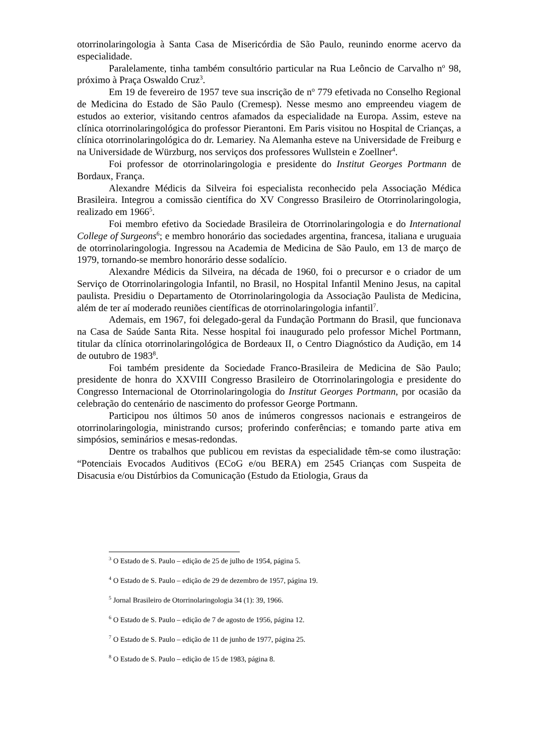otorrinolaringologia à Santa Casa de Misericórdia de São Paulo, reunindo enorme acervo da especialidade.
Paralelamente, tinha também consultório particular na Rua Leôncio de Carvalho n<sup>o</sup> 98, próximo à Praça Oswaldo Cruz<sup>3</sup>.
Em 19 de fevereiro de 1957 teve sua inscrição de n<sup>o</sup> 779 efetivada no Conselho Regional de Medicina do Estado de São Paulo (Cremesp). Nesse mesmo ano empreendeu viagem de estudos ao exterior, visitando centros afamados da especialidade na Europa. Assim, esteve na clínica otorrinolaringológica do professor Pierantoni. Em Paris visitou no Hospital de Crianças, a clínica otorrinolaringológica do dr. Lemariey. Na Alemanha esteve na Universidade de Freiburg e na Universidade de Würzburg, nos serviços dos professores Wullstein e Zoellner<sup>4</sup>.
Foi professor de otorrinolaringologia e presidente do Institut Georges Portmann de Bordaux, França.
Alexandre Médicis da Silveira foi especialista reconhecido pela Associação Médica Brasileira. Integrou a comissão científica do XV Congresso Brasileiro de Otorrinolaringologia, realizado em 1966<sup>5</sup>.
Foi membro efetivo da Sociedade Brasileira de Otorrinolaringologia e do International College of Surgeons<sup>6</sup>; e membro honorário das sociedades argentina, francesa, italiana e uruguaia de otorrinolaringologia. Ingressou na Academia de Medicina de São Paulo, em 13 de março de 1979, tornando-se membro honorário desse sodalício.
Alexandre Médicis da Silveira, na década de 1960, foi o precursor e o criador de um Serviço de Otorrinolaringologia Infantil, no Brasil, no Hospital Infantil Menino Jesus, na capital paulista. Presidiu o Departamento de Otorrinolaringologia da Associação Paulista de Medicina, além de ter aí moderado reuniões científicas de otorrinolaringologia infantil<sup>7</sup>.
Ademais, em 1967, foi delegado-geral da Fundação Portmann do Brasil, que funcionava na Casa de Saúde Santa Rita. Nesse hospital foi inaugurado pelo professor Michel Portmann, titular da clínica otorrinolaringológica de Bordeaux II, o Centro Diagnóstico da Audição, em 14 de outubro de 1983<sup>8</sup>.
Foi também presidente da Sociedade Franco-Brasileira de Medicina de São Paulo; presidente de honra do XXVIII Congresso Brasileiro de Otorrinolaringologia e presidente do Congresso Internacional de Otorrinolaringologia do Institut Georges Portmann, por ocasião da celebração do centenário de nascimento do professor George Portmann.
Participou nos últimos 50 anos de inúmeros congressos nacionais e estrangeiros de otorrinolaringologia, ministrando cursos; proferindo conferências; e tomando parte ativa em simpósios, seminários e mesas-redondas.
Dentre os trabalhos que publicou em revistas da especialidade têm-se como ilustração: “Potenciais Evocados Auditivos (ECoG e/ou BERA) em 2545 Crianças com Suspeita de Disacusia e/ou Distúrbios da Comunicação (Estudo da Etiologia, Graus da
<sup>3</sup> O Estado de S. Paulo – edição de 25 de julho de 1954, página 5.
<sup>4</sup> O Estado de S. Paulo – edição de 29 de dezembro de 1957, página 19.
<sup>5</sup> Jornal Brasileiro de Otorrinolaringologia 34 (1): 39, 1966.
<sup>6</sup> O Estado de S. Paulo – edição de 7 de agosto de 1956, página 12.
<sup>7</sup> O Estado de S. Paulo – edição de 11 de junho de 1977, página 25.
<sup>8</sup> O Estado de S. Paulo – edição de 15 de 1983, página 8.